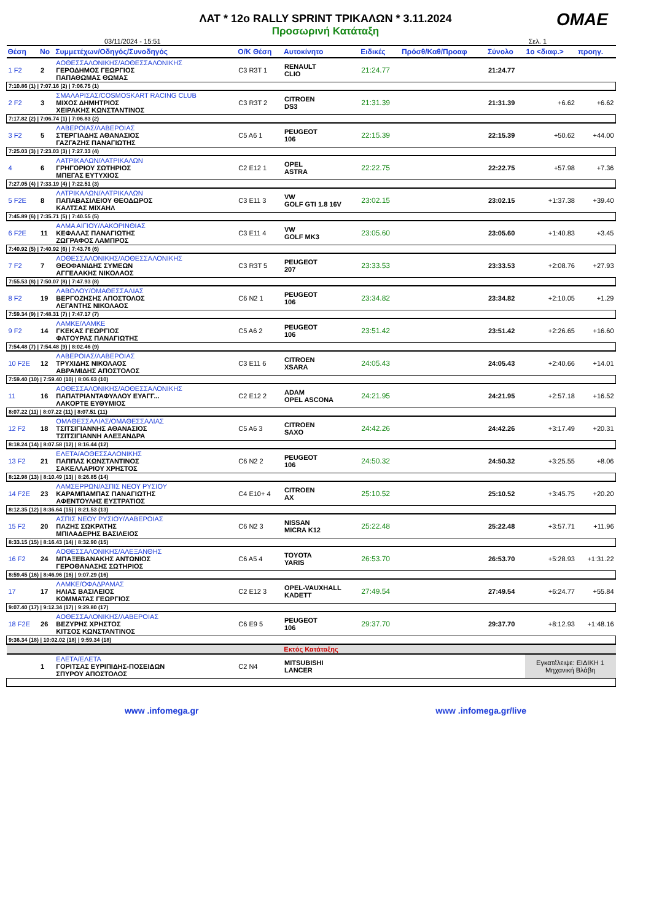ΛΑΤ * 12ο RALLY SPRINT ΤΡΙΚΑΛΩΝ * 3.11.2024
Προσωρινή Κατάταξη
OMAE
03/11/2024 - 15:51 Σελ. 1
| Θέση | Νο | Συμμετέχων/Οδηγός/Συνοδηγός | Ο/Κ Θέση | Αυτοκίνητο | Ειδικές | Πρόσθ/Καθ/Προαφ | Σύνολο | 1ο <διαφ.> | προηγ. |
| --- | --- | --- | --- | --- | --- | --- | --- | --- | --- |
| 1 F2 | 2 | ΑΟΘΕΣΣΑΛΟΝΙΚΗΣ/ΑΟΘΕΣΣΑΛΟΝΙΚΗΣ ΓΕΡΟΔΗΜΟΣ ΓΕΩΡΓΙΟΣ ΠΑΠΑΘΩΜΑΣ ΘΩΜΑΣ | C3 R3T 1 | RENAULT CLIO | 21:24.77 | | 21:24.77 | | |
| 7:10.86 (1) / 7:07.16 (2) / 7:06.75 (1) | | | | | | | | | |
| 2 F2 | 3 | ΣΜΑΛΑΡΙΣΑΣ/COSMOSKART RACING CLUB ΜΙΧΟΣ ΔΗΜΗΤΡΙΟΣ ΧΕΙΡΑΚΗΣ ΚΩΝΣΤΑΝΤΙΝΟΣ | C3 R3T 2 | CITROEN DS3 | 21:31.39 | | 21:31.39 | +6.62 | +6.62 |
| 7:17.82 (2) / 7:06.74 (1) / 7:06.83 (2) | | | | | | | | | |
| 3 F2 | 5 | ΛΑΒΕΡΟΙΑΣ/ΛΑΒΕΡΟΙΑΣ ΣΤΕΡΓΙΑΔΗΣ ΑΘΑΝΑΣΙΟΣ ΓΑΖΓΑΖΗΣ ΠΑΝΑΓΙΩΤΗΣ | C5 A6 1 | PEUGEOT 106 | 22:15.39 | | 22:15.39 | +50.62 | +44.00 |
| 7:25.03 (3) / 7:23.03 (3) / 7:27.33 (4) | | | | | | | | | |
| 4 | 6 | ΛΑΤΡΙΚΑΛΩΝ/ΛΑΤΡΙΚΑΛΩΝ ΓΡΗΓΟΡΙΟΥ ΣΩΤΗΡΙΟΣ ΜΠΕΓΑΣ ΕΥΤΥΧΙΟΣ | C2 E12 1 | OPEL ASTRA | 22:22.75 | | 22:22.75 | +57.98 | +7.36 |
| 7:27.05 (4) / 7:33.19 (4) / 7:22.51 (3) | | | | | | | | | |
| 5 F2E | 8 | ΛΑΤΡΙΚΑΛΩΝ/ΛΑΤΡΙΚΑΛΩΝ ΠΑΠΑΒΑΣΙΛΕΙΟΥ ΘΕΟΔΩΡΟΣ ΚΑΛΤΣΑΣ ΜΙΧΑΗΛ | C3 E11 3 | VW GOLF GTI 1.8 16V | 23:02.15 | | 23:02.15 | +1:37.38 | +39.40 |
| 7:45.89 (6) / 7:35.71 (5) / 7:40.55 (5) | | | | | | | | | |
| 6 F2E | 11 | ΑΛΜΑ ΑΙΓΙΟΥ/ΛΑΚΟΡΙΝΘΙΑΣ ΚΕΦΑΛΑΣ ΠΑΝΑΓΙΩΤΗΣ ΖΩΓΡΑΦΟΣ ΛΑΜΠΡΟΣ | C3 E11 4 | VW GOLF MK3 | 23:05.60 | | 23:05.60 | +1:40.83 | +3.45 |
| 7:40.92 (5) / 7:40.92 (6) / 7:43.76 (6) | | | | | | | | | |
| 7 F2 | 7 | ΑΟΘΕΣΣΑΛΟΝΙΚΗΣ/ΑΟΘΕΣΣΑΛΟΝΙΚΗΣ ΘΕΟΦΑΝΙΔΗΣ ΣΥΜΕΩΝ ΑΓΓΕΛΑΚΗΣ ΝΙΚΟΛΑΟΣ | C3 R3T 5 | PEUGEOT 207 | 23:33.53 | | 23:33.53 | +2:08.76 | +27.93 |
| 7:55.53 (8) / 7:50.07 (8) / 7:47.93 (8) | | | | | | | | | |
| 8 F2 | 19 | ΛΑΒΟΛΟΥ/ΟΜΑΘΕΣΣΑΛΙΑΣ ΒΕΡΓΟΖΗΣΗΣ ΑΠΟΣΤΟΛΟΣ ΛΕΓΑΝΤΗΣ ΝΙΚΟΛΑΟΣ | C6 N2 1 | PEUGEOT 106 | 23:34.82 | | 23:34.82 | +2:10.05 | +1.29 |
| 7:59.34 (9) / 7:48.31 (7) / 7:47.17 (7) | | | | | | | | | |
| 9 F2 | 14 | ΛΑΜΚΕ/ΛΑΜΚΕ ΓΚΕΚΑΣ ΓΕΩΡΓΙΟΣ ΦΑΤΟΥΡΑΣ ΠΑΝΑΓΙΩΤΗΣ | C5 A6 2 | PEUGEOT 106 | 23:51.42 | | 23:51.42 | +2:26.65 | +16.60 |
| 7:54.48 (7) / 7:54.48 (9) / 8:02.46 (9) | | | | | | | | | |
| 10 F2E | 12 | ΛΑΒΕΡΟΙΑΣ/ΛΑΒΕΡΟΙΑΣ ΤΡΥΧΙΔΗΣ ΝΙΚΟΛΑΟΣ ΑΒΡΑΜΙΔΗΣ ΑΠΟΣΤΟΛΟΣ | C3 E11 6 | CITROEN XSARA | 24:05.43 | | 24:05.43 | +2:40.66 | +14.01 |
| 7:59.40 (10) / 7:59.40 (10) / 8:06.63 (10) | | | | | | | | | |
| 11 | 16 | ΑΟΘΕΣΣΑΛΟΝΙΚΗΣ/ΑΟΘΕΣΣΑΛΟΝΙΚΗΣ ΠΑΠΑΤΡΙΑΝΤΑΦΥΛΛΟΥ ΕΥΑΓΓ... ΛΑΚΟΡΤΕ ΕΥΘΥΜΙΟΣ | C2 E12 2 | ADAM OPEL ASCONA | 24:21.95 | | 24:21.95 | +2:57.18 | +16.52 |
| 8:07.22 (11) / 8:07.22 (11) / 8:07.51 (11) | | | | | | | | | |
| 12 F2 | 18 | ΟΜΑΘΕΣΣΑΛΙΑΣ/ΟΜΑΘΕΣΣΑΛΙΑΣ ΤΣΙΤΣΙΓΙΑΝΝΗΣ ΑΘΑΝΑΣΙΟΣ ΤΣΙΤΣΙΓΙΑΝΝΗ ΑΛΕΞΑΝΔΡΑ | C5 A6 3 | CITROEN SAXO | 24:42.26 | | 24:42.26 | +3:17.49 | +20.31 |
| 8:18.24 (14) / 8:07.58 (12) / 8:16.44 (12) | | | | | | | | | |
| 13 F2 | 21 | ΕΛΕΤΑ/ΑΟΘΕΣΣΑΛΟΝΙΚΗΣ ΠΑΠΠΑΣ ΚΩΝΣΤΑΝΤΙΝΟΣ ΣΑΚΕΛΛΑΡΙΟΥ ΧΡΗΣΤΟΣ | C6 N2 2 | PEUGEOT 106 | 24:50.32 | | 24:50.32 | +3:25.55 | +8.06 |
| 8:12.98 (13) / 8:10.49 (13) / 8:26.85 (14) | | | | | | | | | |
| 14 F2E | 23 | ΛΑΜΣΕΡΡΩΝ/ΑΣΠΙΣ ΝΕΟΥ ΡΥΣΙΟΥ ΚΑΡΑΜΠΑΜΠΑΣ ΠΑΝΑΓΙΩΤΗΣ ΑΦΕΝΤΟΥΛΗΣ ΕΥΣΤΡΑΤΙΟΣ | C4 E10+ 4 | CITROEN AX | 25:10.52 | | 25:10.52 | +3:45.75 | +20.20 |
| 8:12.35 (12) / 8:36.64 (15) / 8:21.53 (13) | | | | | | | | | |
| 15 F2 | 20 | ΑΣΠΙΣ ΝΕΟΥ ΡΥΣΙΟΥ/ΛΑΒΕΡΟΙΑΣ ΠΑΖΗΣ ΣΩΚΡΑΤΗΣ ΜΠΙΛΑΔΕΡΗΣ ΒΑΣΙΛΕΙΟΣ | C6 N2 3 | NISSAN MICRA K12 | 25:22.48 | | 25:22.48 | +3:57.71 | +11.96 |
| 8:33.15 (15) / 8:16.43 (14) / 8:32.90 (15) | | | | | | | | | |
| 16 F2 | 24 | ΑΟΘΕΣΣΑΛΟΝΙΚΗΣ/ΑΛΕΞΑΝΘΗΣ ΜΠΑΞΕΒΑΝΑΚΗΣ ΑΝΤΩΝΙΟΣ ΓΕΡΟΘΑΝΑΣΗΣ ΣΩΤΗΡΙΟΣ | C6 A5 4 | TOYOTA YARIS | 26:53.70 | | 26:53.70 | +5:28.93 | +1:31.22 |
| 8:59.45 (16) / 8:46.96 (16) / 9:07.29 (16) | | | | | | | | | |
| 17 | 17 | ΛΑΜΚΕ/ΟΦΑΔΡΑΜΑΣ ΗΛΙΑΣ ΒΑΣΙΛΕΙΟΣ ΚΟΜΜΑΤΑΣ ΓΕΩΡΓΙΟΣ | C2 E12 3 | OPEL-VAUXHALL KADETT | 27:49.54 | | 27:49.54 | +6:24.77 | +55.84 |
| 9:07.40 (17) / 9:12.34 (17) / 9:29.80 (17) | | | | | | | | | |
| 18 F2E | 26 | ΑΟΘΕΣΣΑΛΟΝΙΚΗΣ/ΛΑΒΕΡΟΙΑΣ ΒΕΖΥΡΗΣ ΧΡΗΣΤΟΣ ΚΙΤΣΟΣ ΚΩΝΣΤΑΝΤΙΝΟΣ | C6 E9 5 | PEUGEOT 106 | 29:37.70 | | 29:37.70 | +8:12.93 | +1:48.16 |
| 9:36.34 (18) / 10:02.02 (18) / 9:59.34 (18) | | | | | | | | | |
| Εκτός Κατάταξης | | | | | | | | | |
| | 1 | ΕΛΕΤΑ/ΕΛΕΤΑ ΓΟΡΙΤΣΑΣ ΕΥΡΙΠΙΔΗΣ-ΠΟΣΕΙΔΩΝ ΣΠΥΡΟΥ ΑΠΟΣΤΟΛΟΣ | C2 N4 | MITSUBISHI LANCER | | | | Εγκατέλειψε: ΕΙΔΙΚΗ 1 Μηχανική Βλάβη | |
www .infomega.gr www .infomega.gr/live